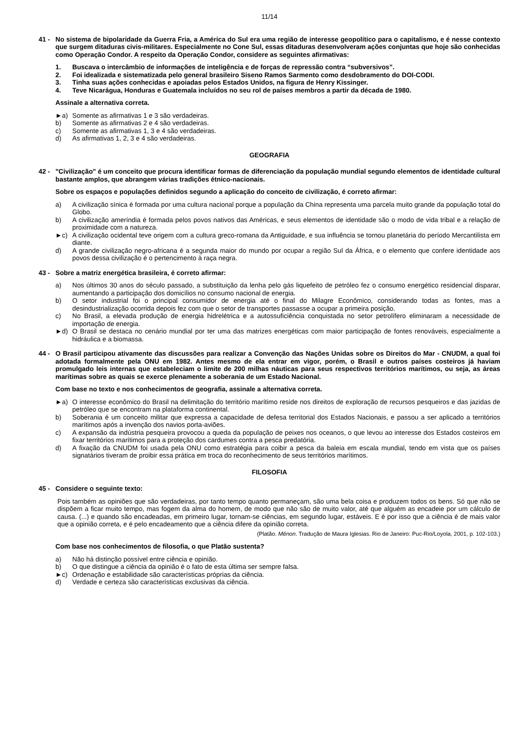11/14
41 - No sistema de bipolaridade da Guerra Fria, a América do Sul era uma região de interesse geopolítico para o capitalismo, e é nesse contexto que surgem ditaduras civis-militares. Especialmente no Cone Sul, essas ditaduras desenvolveram ações conjuntas que hoje são conhecidas como Operação Condor. A respeito da Operação Condor, considere as seguintes afirmativas:
1. Buscava o intercâmbio de informações de inteligência e de forças de repressão contra “subversivos”.
2. Foi idealizada e sistematizada pelo general brasileiro Siseno Ramos Sarmento como desdobramento do DOI-CODI.
3. Tinha suas ações conhecidas e apoiadas pelos Estados Unidos, na figura de Henry Kissinger.
4. Teve Nicarágua, Honduras e Guatemala incluídos no seu rol de países membros a partir da década de 1980.
Assinale a alternativa correta.
►a) Somente as afirmativas 1 e 3 são verdadeiras.
b) Somente as afirmativas 2 e 4 são verdadeiras.
c) Somente as afirmativas 1, 3 e 4 são verdadeiras.
d) As afirmativas 1, 2, 3 e 4 são verdadeiras.
GEOGRAFIA
42 - "Civilização" é um conceito que procura identificar formas de diferenciação da população mundial segundo elementos de identidade cultural bastante amplos, que abrangem várias tradições étnico-nacionais.
Sobre os espaços e populações definidos segundo a aplicação do conceito de civilização, é correto afirmar:
a) A civilização sínica é formada por uma cultura nacional porque a população da China representa uma parcela muito grande da população total do Globo.
b) A civilização ameríndia é formada pelos povos nativos das Américas, e seus elementos de identidade são o modo de vida tribal e a relação de proximidade com a natureza.
►c) A civilização ocidental teve origem com a cultura greco-romana da Antiguidade, e sua influência se tornou planetária do período Mercantilista em diante.
d) A grande civilização negro-africana é a segunda maior do mundo por ocupar a região Sul da África, e o elemento que confere identidade aos povos dessa civilização é o pertencimento à raça negra.
43 - Sobre a matriz energética brasileira, é correto afirmar:
a) Nos últimos 30 anos do século passado, a substituição da lenha pelo gás liquefeito de petróleo fez o consumo energético residencial disparar, aumentando a participação dos domicílios no consumo nacional de energia.
b) O setor industrial foi o principal consumidor de energia até o final do Milagre Econômico, considerando todas as fontes, mas a desindustrialização ocorrida depois fez com que o setor de transportes passasse a ocupar a primeira posição.
c) No Brasil, a elevada produção de energia hidrelétrica e a autossuficiência conquistada no setor petrolífero eliminaram a necessidade de importação de energia.
►d) O Brasil se destaca no cenário mundial por ter uma das matrizes energéticas com maior participação de fontes renováveis, especialmente a hidráulica e a biomassa.
44 - O Brasil participou ativamente das discussões para realizar a Convenção das Nações Unidas sobre os Direitos do Mar - CNUDM, a qual foi adotada formalmente pela ONU em 1982. Antes mesmo de ela entrar em vigor, porém, o Brasil e outros países costeiros já haviam promulgado leis internas que estabeleciam o limite de 200 milhas náuticas para seus respectivos territórios marítimos, ou seja, as áreas marítimas sobre as quais se exerce plenamente a soberania de um Estado Nacional.
Com base no texto e nos conhecimentos de geografia, assinale a alternativa correta.
►a) O interesse econômico do Brasil na delimitação do território marítimo reside nos direitos de exploração de recursos pesqueiros e das jazidas de petróleo que se encontram na plataforma continental.
b) Soberania é um conceito militar que expressa a capacidade de defesa territorial dos Estados Nacionais, e passou a ser aplicado a territórios marítimos após a invenção dos navios porta-aviões.
c) A expansão da indústria pesqueira provocou a queda da população de peixes nos oceanos, o que levou ao interesse dos Estados costeiros em fixar territórios marítimos para a proteção dos cardumes contra a pesca predatória.
d) A fixação da CNUDM foi usada pela ONU como estratégia para coibir a pesca da baleia em escala mundial, tendo em vista que os países signatários tiveram de proibir essa prática em troca do reconhecimento de seus territórios marítimos.
FILOSOFIA
45 - Considere o seguinte texto:
Pois também as opiniões que são verdadeiras, por tanto tempo quanto permaneçam, são uma bela coisa e produzem todos os bens. Só que não se dispõem a ficar muito tempo, mas fogem da alma do homem, de modo que não são de muito valor, até que alguém as encadeie por um cálculo de causa. (...) e quando são encadeadas, em primeiro lugar, tornam-se ciências, em segundo lugar, estáveis. E é por isso que a ciência é de mais valor que a opinião correta, e é pelo encadeamento que a ciência difere da opinião correta.
(Platão. Mênon. Tradução de Maura Iglesias. Rio de Janeiro: Puc-Rio/Loyola, 2001, p. 102-103.)
Com base nos conhecimentos de filosofia, o que Platão sustenta?
a) Não há distinção possível entre ciência e opinião.
b) O que distingue a ciência da opinião é o fato de esta última ser sempre falsa.
►c) Ordenação e estabilidade são características próprias da ciência.
d) Verdade e certeza são características exclusivas da ciência.